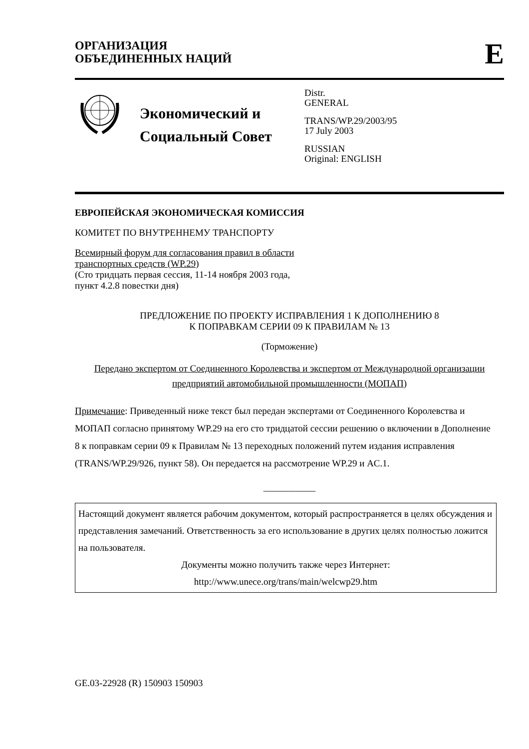ОРГАНИЗАЦИЯ
ОБЪЕДИНЕННЫХ НАЦИЙ
E
Экономический и Социальный Совет
Distr.
GENERAL
TRANS/WP.29/2003/95
17 July 2003
RUSSIAN
Original: ENGLISH
ЕВРОПЕЙСКАЯ ЭКОНОМИЧЕСКАЯ КОМИССИЯ
КОМИТЕТ ПО ВНУТРЕННЕМУ ТРАНСПОРТУ
Всемирный форум для согласования правил в области
транспортных средств (WP.29)
(Сто тридцать первая сессия, 11-14 ноября 2003 года,
пункт 4.2.8 повестки дня)
ПРЕДЛОЖЕНИЕ ПО ПРОЕКТУ ИСПРАВЛЕНИЯ 1 К ДОПОЛНЕНИЮ 8
К ПОПРАВКАМ СЕРИИ 09 К ПРАВИЛАМ № 13
(Торможение)
Передано экспертом от Соединенного Королевства и экспертом от Международной организации предприятий автомобильной промышленности (МОПАП)
Примечание: Приведенный ниже текст был передан экспертами от Соединенного Королевства и МОПАП согласно принятому WP.29 на его сто тридцатой сессии решению о включении в Дополнение 8 к поправкам серии 09 к Правилам № 13 переходных положений путем издания исправления (TRANS/WP.29/926, пункт 58). Он передается на рассмотрение WP.29 и AC.1.
___________
Настоящий документ является рабочим документом, который распространяется в целях обсуждения и представления замечаний. Ответственность за его использование в других целях полностью ложится на пользователя.
Документы можно получить также через Интернет:
http://www.unece.org/trans/main/welcwp29.htm
GE.03-22928 (R) 150903 150903